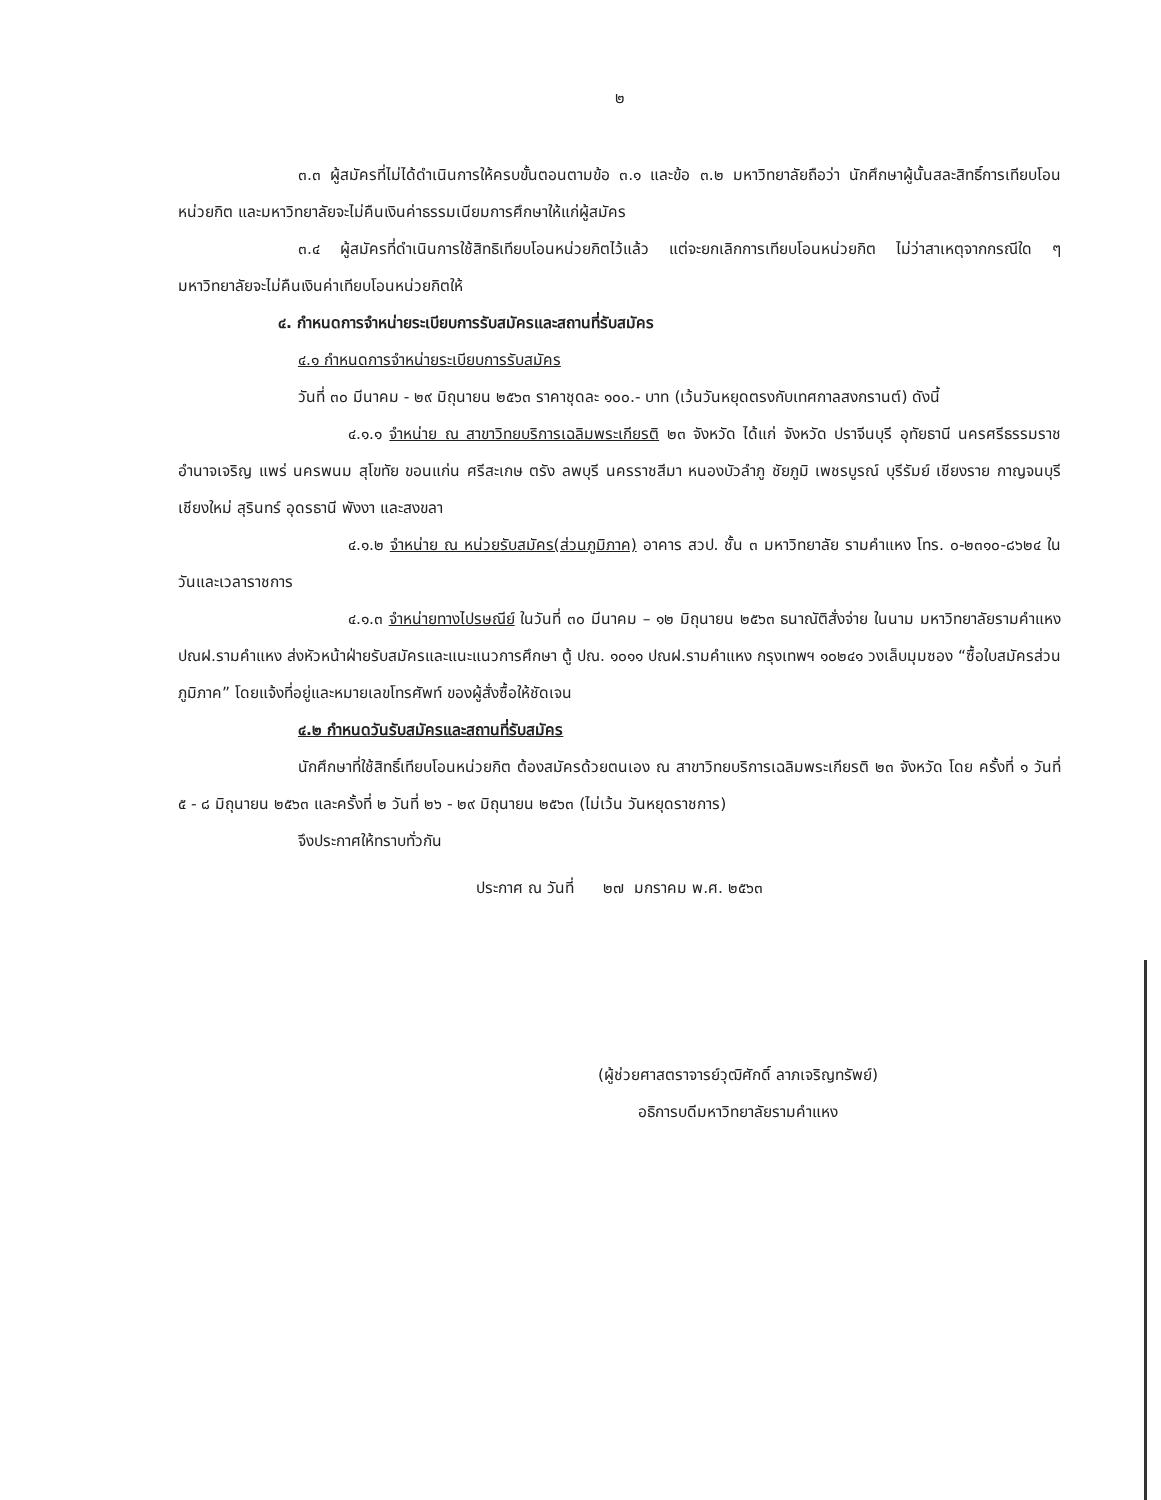๒
๓.๓ ผู้สมัครที่ไม่ได้ดำเนินการให้ครบขั้นตอนตามข้อ ๓.๑ และข้อ ๓.๒ มหาวิทยาลัยถือว่า นักศึกษาผู้นั้นสละสิทธิ์การเทียบโอนหน่วยกิต และมหาวิทยาลัยจะไม่คืนเงินค่าธรรมเนียมการศึกษาให้แก่ผู้สมัคร
๓.๔ ผู้สมัครที่ดำเนินการใช้สิทธิเทียบโอนหน่วยกิตไว้แล้ว แต่จะยกเลิกการเทียบโอนหน่วยกิต ไม่ว่าสาเหตุจากกรณีใด ๆ มหาวิทยาลัยจะไม่คืนเงินค่าเทียบโอนหน่วยกิตให้
๔. กำหนดการจำหน่ายระเบียบการรับสมัครและสถานที่รับสมัคร
๔.๑ กำหนดการจำหน่ายระเบียบการรับสมัคร
วันที่ ๓๐ มีนาคม - ๒๙ มิถุนายน ๒๕๖๓ ราคาชุดละ ๑๐๐.- บาท (เว้นวันหยุดตรงกับเทศกาลสงกรานต์) ดังนี้
๔.๑.๑ จำหน่าย ณ สาขาวิทยบริการเฉลิมพระเกียรติ ๒๓ จังหวัด ได้แก่ จังหวัด ปราจีนบุรี อุทัยธานี นครศรีธรรมราช อำนาจเจริญ แพร่ นครพนม สุโขทัย ขอนแก่น ศรีสะเกษ ตรัง ลพบุรี นครราชสีมา หนองบัวลำภู ชัยภูมิ เพชรบูรณ์ บุรีรัมย์ เชียงราย กาญจนบุรี เชียงใหม่ สุรินทร์ อุดรธานี พังงา และสงขลา
๔.๑.๒ จำหน่าย ณ หน่วยรับสมัคร(ส่วนภูมิภาค) อาคาร สวป. ชั้น ๓ มหาวิทยาลัย รามคำแหง โทร. ๐-๒๓๑๐-๘๖๒๔ ในวันและเวลาราชการ
๔.๑.๓ จำหน่ายทางไปรษณีย์ ในวันที่ ๓๐ มีนาคม – ๑๒ มิถุนายน ๒๕๖๓ ธนาณัติสั่งจ่าย ในนาม มหาวิทยาลัยรามคำแหง ปณฝ.รามคำแหง ส่งหัวหน้าฝ่ายรับสมัครและแนะแนวการศึกษา ตู้ ปณ. ๑๐๑๑ ปณฝ.รามคำแหง กรุงเทพฯ ๑๐๒๔๑ วงเล็บมุมซอง “ซื้อใบสมัครส่วนภูมิภาค” โดยแจ้งที่อยู่และหมายเลขโทรศัพท์ ของผู้สั่งซื้อให้ชัดเจน
๔.๒ กำหนดวันรับสมัครและสถานที่รับสมัคร
นักศึกษาที่ใช้สิทธิ์เทียบโอนหน่วยกิต ต้องสมัครด้วยตนเอง ณ สาขาวิทยบริการเฉลิมพระเกียรติ ๒๓ จังหวัด โดย ครั้งที่ ๑ วันที่ ๕ - ๘ มิถุนายน ๒๕๖๓ และครั้งที่ ๒ วันที่ ๒๖ - ๒๙ มิถุนายน ๒๕๖๓ (ไม่เว้น วันหยุดราชการ)
จึงประกาศให้ทราบทั่วกัน
ประกาศ ณ วันที่ ๒๗ มกราคม พ.ศ. ๒๕๖๓
(ผู้ช่วยศาสตราจารย์วุฒิศักดิ์ ลาภเจริญทรัพย์)
อธิการบดีมหาวิทยาลัยรามคำแหง